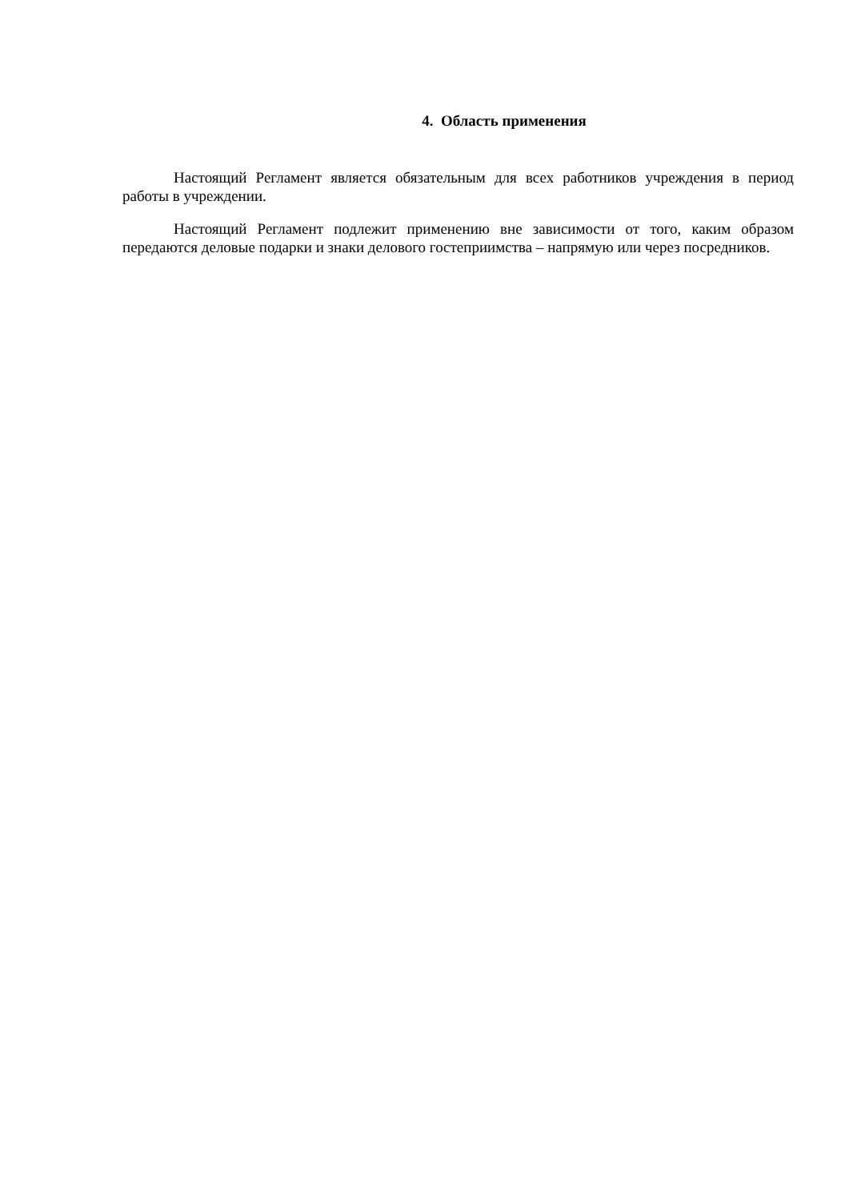4. Область применения
Настоящий Регламент является обязательным для всех работников учреждения в период работы в учреждении.
Настоящий Регламент подлежит применению вне зависимости от того, каким образом передаются деловые подарки и знаки делового гостеприимства – напрямую или через посредников.